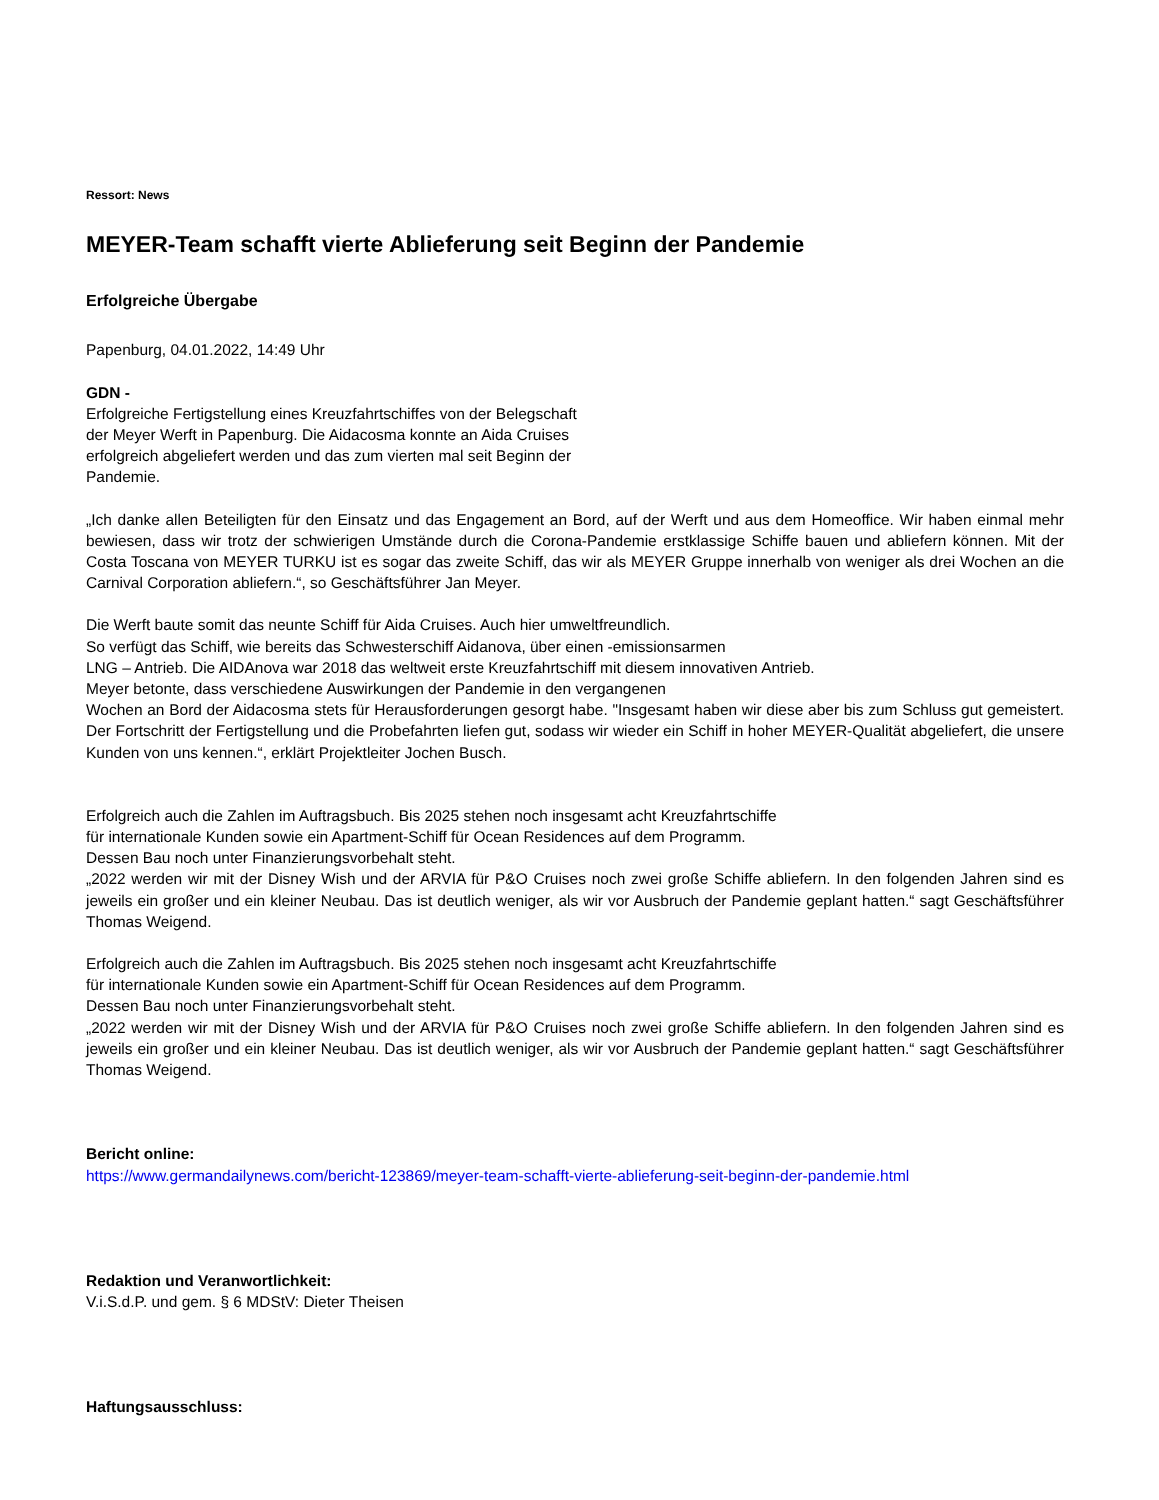Ressort: News
MEYER-Team schafft vierte Ablieferung seit Beginn der Pandemie
Erfolgreiche Übergabe
Papenburg, 04.01.2022, 14:49 Uhr
GDN -
Erfolgreiche Fertigstellung eines Kreuzfahrtschiffes von der Belegschaft
der Meyer Werft in Papenburg. Die Aidacosma konnte an Aida Cruises
erfolgreich abgeliefert werden und das zum vierten mal seit Beginn der
Pandemie.
„Ich danke allen Beteiligten für den Einsatz und das Engagement an Bord, auf der Werft und aus dem Homeoffice. Wir haben einmal mehr bewiesen, dass wir trotz der schwierigen Umstände durch die Corona-Pandemie erstklassige Schiffe bauen und abliefern können. Mit der Costa Toscana von MEYER TURKU ist es sogar das zweite Schiff, das wir als MEYER Gruppe innerhalb von weniger als drei Wochen an die Carnival Corporation abliefern.“, so Geschäftsführer Jan Meyer.
Die Werft baute somit das neunte Schiff für Aida Cruises. Auch hier umweltfreundlich.
So verfügt das Schiff, wie bereits das Schwesterschiff Aidanova, über einen -emissionsarmen
LNG – Antrieb. Die AIDAnova war 2018 das weltweit erste Kreuzfahrtschiff mit diesem innovativen Antrieb.
Meyer betonte, dass verschiedene Auswirkungen der Pandemie in den vergangenen
Wochen an Bord der Aidacosma stets für Herausforderungen gesorgt habe. "Insgesamt haben wir diese aber bis zum Schluss gut gemeistert. Der Fortschritt der Fertigstellung und die Probefahrten liefen gut, sodass wir wieder ein Schiff in hoher MEYER-Qualität abgeliefert, die unsere Kunden von uns kennen.“, erklärt Projektleiter Jochen Busch.
Erfolgreich auch die Zahlen im Auftragsbuch. Bis 2025 stehen noch insgesamt acht Kreuzfahrtschiffe
für internationale Kunden sowie ein Apartment-Schiff für Ocean Residences auf dem Programm.
Dessen Bau noch unter Finanzierungsvorbehalt steht.
„2022 werden wir mit der Disney Wish und der ARVIA für P&O Cruises noch zwei große Schiffe abliefern. In den folgenden Jahren sind es jeweils ein großer und ein kleiner Neubau. Das ist deutlich weniger, als wir vor Ausbruch der Pandemie geplant hatten.“ sagt Geschäftsführer Thomas Weigend.
Erfolgreich auch die Zahlen im Auftragsbuch. Bis 2025 stehen noch insgesamt acht Kreuzfahrtschiffe
für internationale Kunden sowie ein Apartment-Schiff für Ocean Residences auf dem Programm.
Dessen Bau noch unter Finanzierungsvorbehalt steht.
„2022 werden wir mit der Disney Wish und der ARVIA für P&O Cruises noch zwei große Schiffe abliefern. In den folgenden Jahren sind es jeweils ein großer und ein kleiner Neubau. Das ist deutlich weniger, als wir vor Ausbruch der Pandemie geplant hatten.“ sagt Geschäftsführer Thomas Weigend.
Bericht online:
https://www.germandailynews.com/bericht-123869/meyer-team-schafft-vierte-ablieferung-seit-beginn-der-pandemie.html
Redaktion und Veranwortlichkeit:
V.i.S.d.P. und gem. § 6 MDStV: Dieter Theisen
Haftungsausschluss: